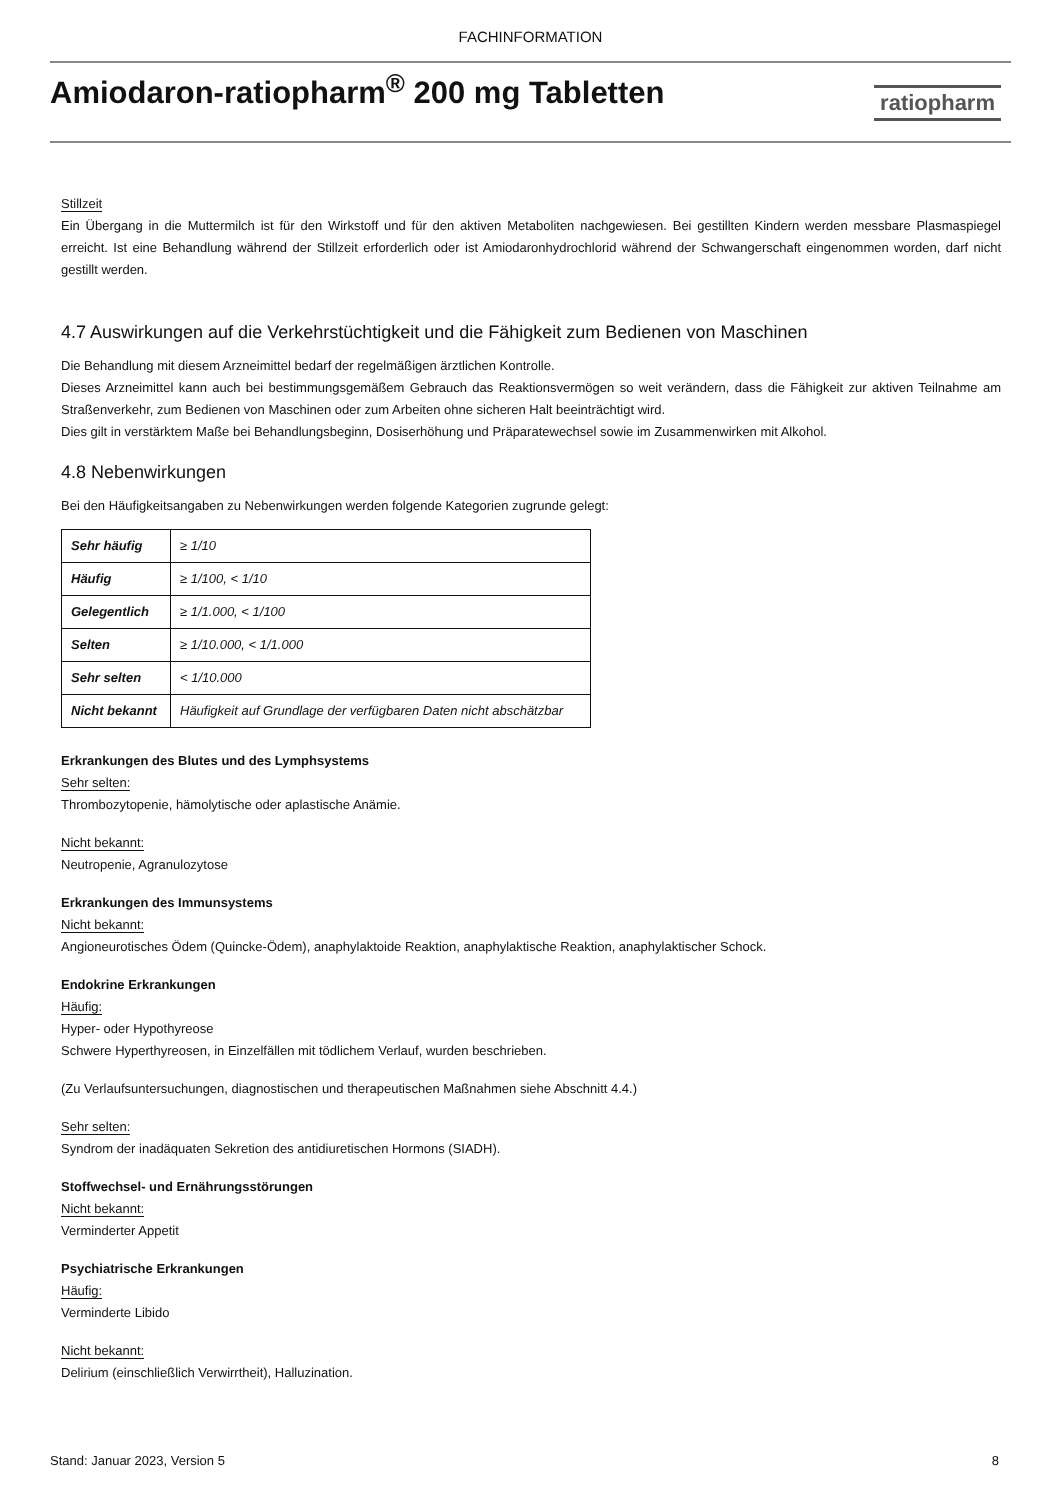FACHINFORMATION
Amiodaron-ratiopharm<sup>®</sup> 200 mg Tabletten
ratiopharm
Stillzeit
Ein Übergang in die Muttermilch ist für den Wirkstoff und für den aktiven Metaboliten nachgewiesen. Bei gestillten Kindern werden messbare Plasmaspiegel erreicht. Ist eine Behandlung während der Stillzeit erforderlich oder ist Amiodaronhydrochlorid während der Schwangerschaft eingenommen worden, darf nicht gestillt werden.
4.7 Auswirkungen auf die Verkehrstüchtigkeit und die Fähigkeit zum Bedienen von Maschinen
Die Behandlung mit diesem Arzneimittel bedarf der regelmäßigen ärztlichen Kontrolle.
Dieses Arzneimittel kann auch bei bestimmungsgemäßem Gebrauch das Reaktionsvermögen so weit verändern, dass die Fähigkeit zur aktiven Teilnahme am Straßenverkehr, zum Bedienen von Maschinen oder zum Arbeiten ohne sicheren Halt beeinträchtigt wird.
Dies gilt in verstärktem Maße bei Behandlungsbeginn, Dosiserhöhung und Präparatewechsel sowie im Zusammenwirken mit Alkohol.
4.8 Nebenwirkungen
Bei den Häufigkeitsangaben zu Nebenwirkungen werden folgende Kategorien zugrunde gelegt:
| Sehr häufig | ≥ 1/10 |
| Häufig | ≥ 1/100, < 1/10 |
| Gelegentlich | ≥ 1/1.000, < 1/100 |
| Selten | ≥ 1/10.000, < 1/1.000 |
| Sehr selten | < 1/10.000 |
| Nicht bekannt | Häufigkeit auf Grundlage der verfügbaren Daten nicht abschätzbar |
Erkrankungen des Blutes und des Lymphsystems
Sehr selten:
Thrombozytopenie, hämolytische oder aplastische Anämie.
Nicht bekannt:
Neutropenie, Agranulozytose
Erkrankungen des Immunsystems
Nicht bekannt:
Angioneurotisches Ödem (Quincke-Ödem), anaphylaktoide Reaktion, anaphylaktische Reaktion, anaphylaktischer Schock.
Endokrine Erkrankungen
Häufig:
Hyper- oder Hypothyreose
Schwere Hyperthyreosen, in Einzelfällen mit tödlichem Verlauf, wurden beschrieben.
(Zu Verlaufsuntersuchungen, diagnostischen und therapeutischen Maßnahmen siehe Abschnitt 4.4.)
Sehr selten:
Syndrom der inadäquaten Sekretion des antidiuretischen Hormons (SIADH).
Stoffwechsel- und Ernährungsstörungen
Nicht bekannt:
Verminderter Appetit
Psychiatrische Erkrankungen
Häufig:
Verminderte Libido
Nicht bekannt:
Delirium (einschließlich Verwirrtheit), Halluzination.
Stand: Januar 2023, Version 5 8